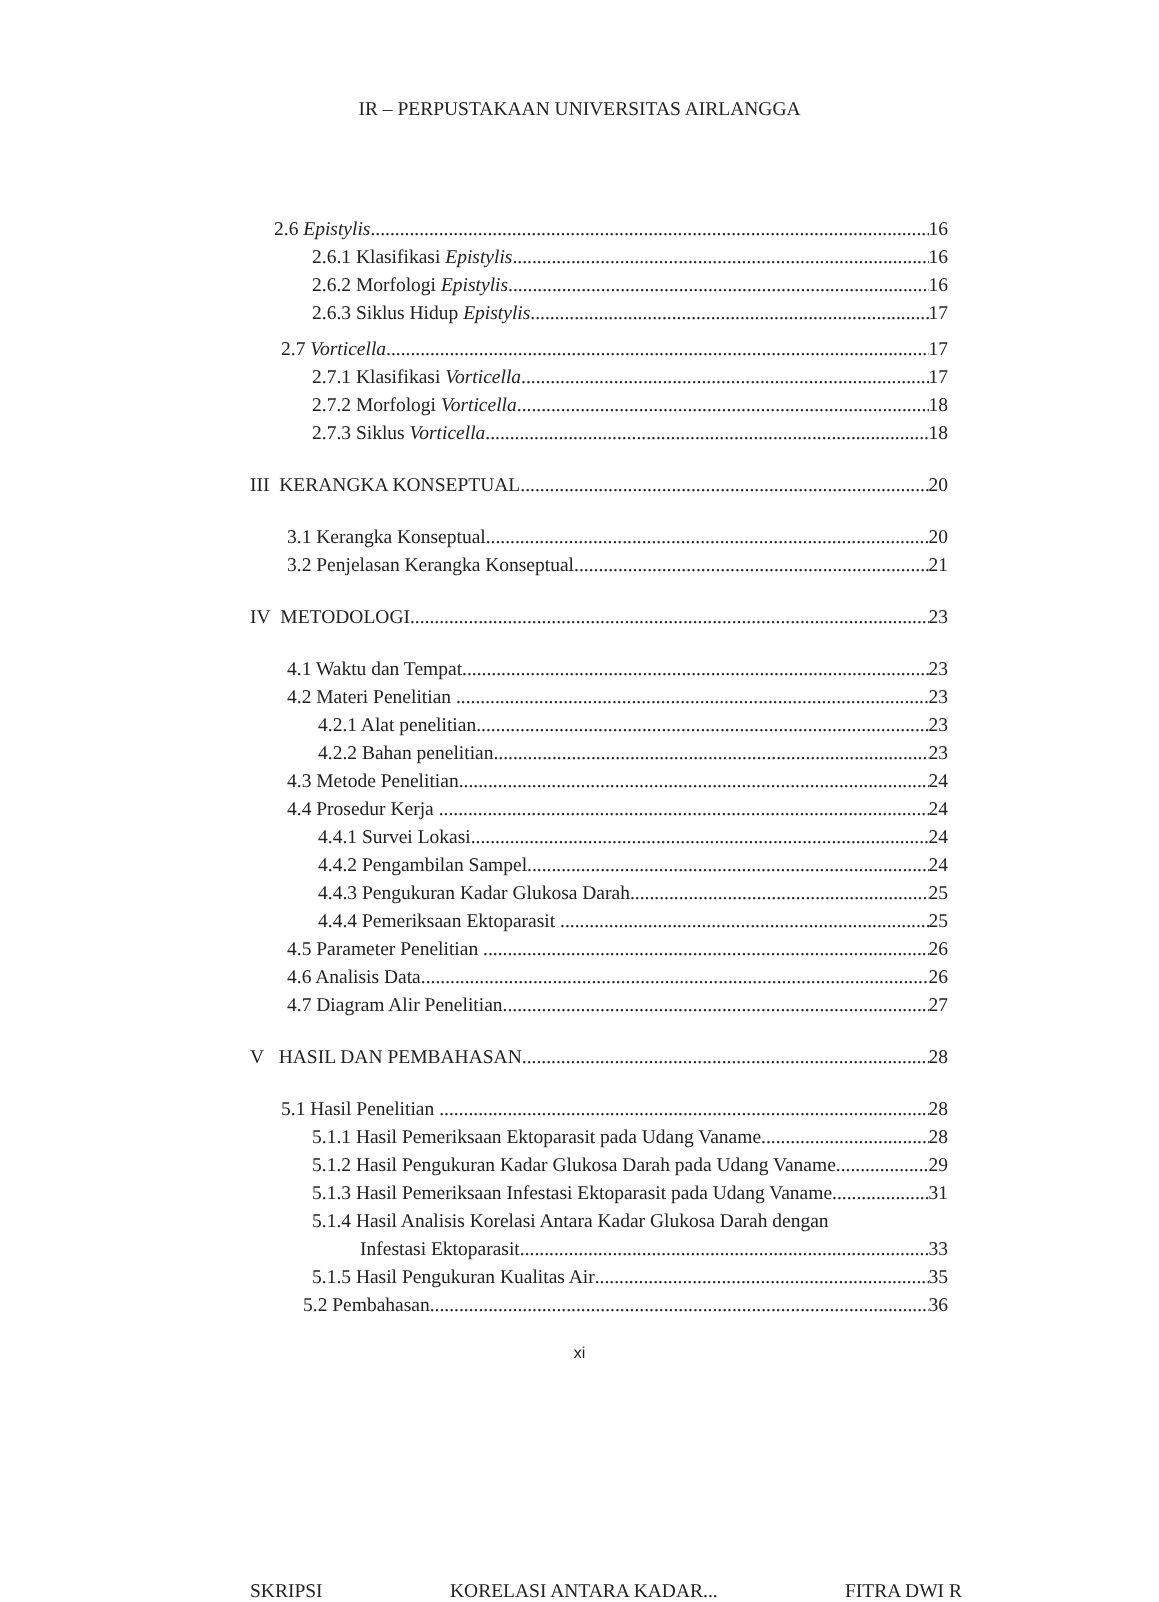IR – PERPUSTAKAAN UNIVERSITAS AIRLANGGA
2.6 Epistylis 16
2.6.1 Klasifikasi Epistylis 16
2.6.2 Morfologi Epistylis 16
2.6.3 Siklus Hidup Epistylis 17
2.7 Vorticella 17
2.7.1 Klasifikasi Vorticella 17
2.7.2 Morfologi Vorticella 18
2.7.3 Siklus Vorticella 18
III KERANGKA KONSEPTUAL 20
3.1 Kerangka Konseptual 20
3.2 Penjelasan Kerangka Konseptual 21
IV METODOLOGI 23
4.1 Waktu dan Tempat 23
4.2 Materi Penelitian 23
4.2.1 Alat penelitian 23
4.2.2 Bahan penelitian 23
4.3 Metode Penelitian 24
4.4 Prosedur Kerja 24
4.4.1 Survei Lokasi 24
4.4.2 Pengambilan Sampel 24
4.4.3 Pengukuran Kadar Glukosa Darah 25
4.4.4 Pemeriksaan Ektoparasit 25
4.5 Parameter Penelitian 26
4.6 Analisis Data 26
4.7 Diagram Alir Penelitian 27
V HASIL DAN PEMBAHASAN 28
5.1 Hasil Penelitian 28
5.1.1 Hasil Pemeriksaan Ektoparasit pada Udang Vaname 28
5.1.2 Hasil Pengukuran Kadar Glukosa Darah pada Udang Vaname 29
5.1.3 Hasil Pemeriksaan Infestasi Ektoparasit pada Udang Vaname 31
5.1.4 Hasil Analisis Korelasi Antara Kadar Glukosa Darah dengan
Infestasi Ektoparasit 33
5.1.5 Hasil Pengukuran Kualitas Air 35
5.2 Pembahasan 36
xi
SKRIPSI KORELASI ANTARA KADAR... FITRA DWI R